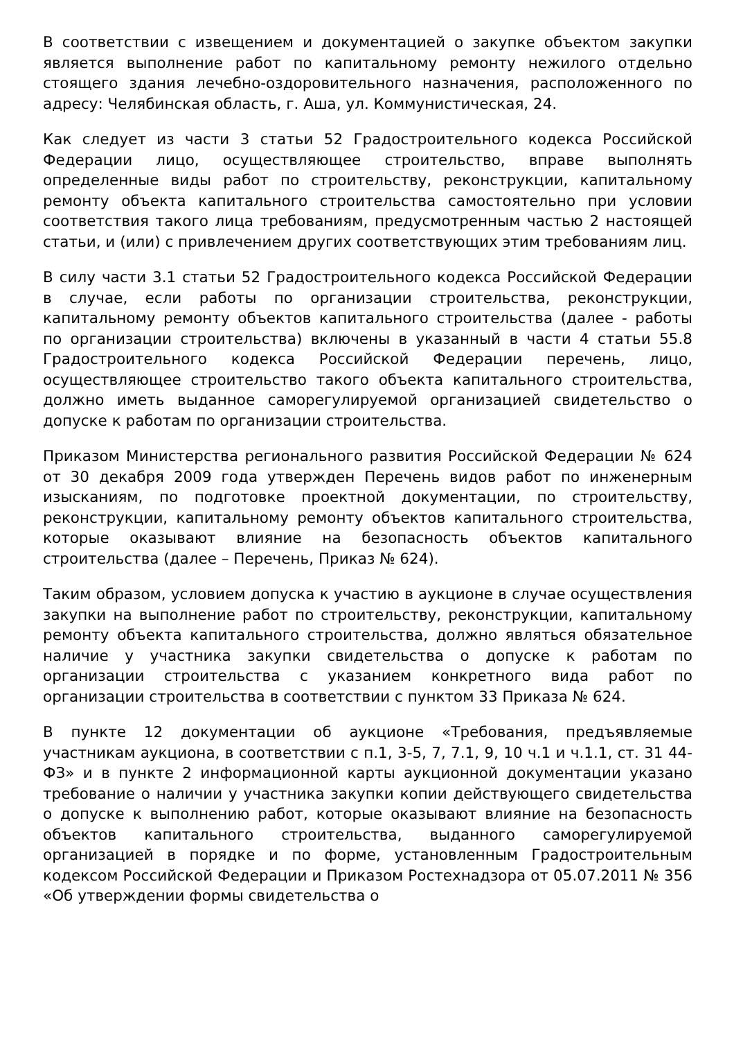В соответствии с извещением и документацией о закупке объектом закупки является выполнение работ по капитальному ремонту нежилого отдельно стоящего здания лечебно-оздоровительного назначения, расположенного по адресу: Челябинская область, г. Аша, ул. Коммунистическая, 24.
Как следует из части 3 статьи 52 Градостроительного кодекса Российской Федерации лицо, осуществляющее строительство, вправе выполнять определенные виды работ по строительству, реконструкции, капитальному ремонту объекта капитального строительства самостоятельно при условии соответствия такого лица требованиям, предусмотренным частью 2 настоящей статьи, и (или) с привлечением других соответствующих этим требованиям лиц.
В силу части 3.1 статьи 52 Градостроительного кодекса Российской Федерации в случае, если работы по организации строительства, реконструкции, капитальному ремонту объектов капитального строительства (далее - работы по организации строительства) включены в указанный в части 4 статьи 55.8 Градостроительного кодекса Российской Федерации перечень, лицо, осуществляющее строительство такого объекта капитального строительства, должно иметь выданное саморегулируемой организацией свидетельство о допуске к работам по организации строительства.
Приказом Министерства регионального развития Российской Федерации № 624 от 30 декабря 2009 года утвержден Перечень видов работ по инженерным изысканиям, по подготовке проектной документации, по строительству, реконструкции, капитальному ремонту объектов капитального строительства, которые оказывают влияние на безопасность объектов капитального строительства (далее – Перечень, Приказ № 624).
Таким образом, условием допуска к участию в аукционе в случае осуществления закупки на выполнение работ по строительству, реконструкции, капитальному ремонту объекта капитального строительства, должно являться обязательное наличие у участника закупки свидетельства о допуске к работам по организации строительства с указанием конкретного вида работ по организации строительства в соответствии с пунктом 33 Приказа № 624.
В пункте 12 документации об аукционе «Требования, предъявляемые участникам аукциона, в соответствии с п.1, 3-5, 7, 7.1, 9, 10 ч.1 и ч.1.1, ст. 31 44-ФЗ» и в пункте 2 информационной карты аукционной документации указано требование о наличии у участника закупки копии действующего свидетельства о допуске к выполнению работ, которые оказывают влияние на безопасность объектов капитального строительства, выданного саморегулируемой организацией в порядке и по форме, установленным Градостроительным кодексом Российской Федерации и Приказом Ростехнадзора от 05.07.2011 № 356 «Об утверждении формы свидетельства о